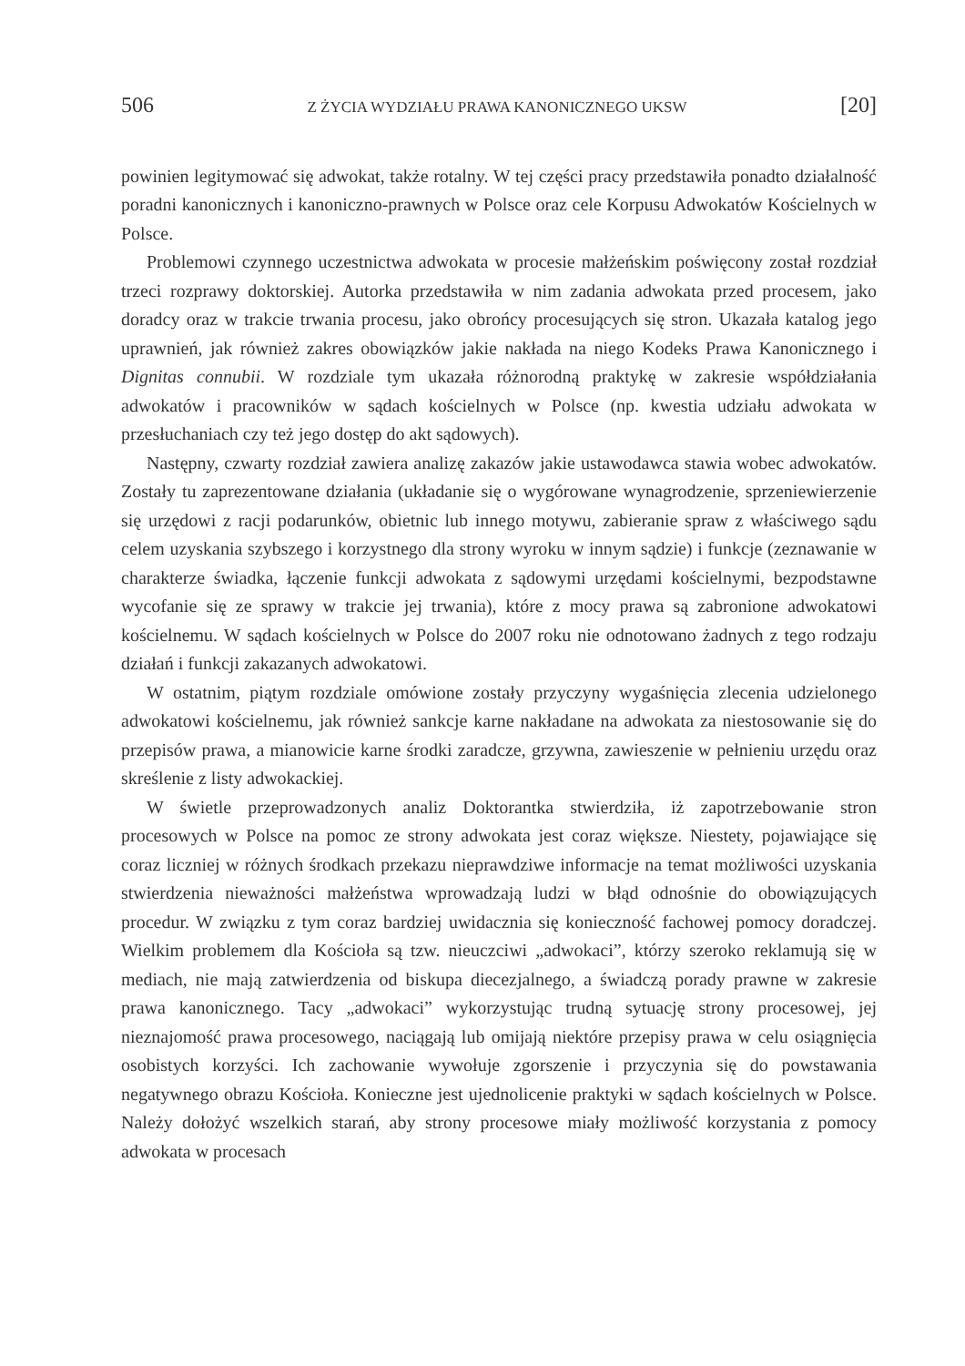506 Z ŻYCIA WYDZIAŁU PRAWA KANONICZNEGO UKSW [20]
powinien legitymować się adwokat, także rotalny. W tej części pracy przedstawiła ponadto działalność poradni kanonicznych i kanoniczno-prawnych w Polsce oraz cele Korpusu Adwokatów Kościelnych w Polsce.
Problemowi czynnego uczestnictwa adwokata w procesie małżeńskim poświęcony został rozdział trzeci rozprawy doktorskiej. Autorka przedstawiła w nim zadania adwokata przed procesem, jako doradcy oraz w trakcie trwania procesu, jako obrońcy procesujących się stron. Ukazała katalog jego uprawnień, jak również zakres obowiązków jakie nakłada na niego Kodeks Prawa Kanonicznego i Dignitas connubii. W rozdziale tym ukazała różnorodną praktykę w zakresie współdziałania adwokatów i pracowników w sądach kościelnych w Polsce (np. kwestia udziału adwokata w przesłuchaniach czy też jego dostęp do akt sądowych).
Następny, czwarty rozdział zawiera analizę zakazów jakie ustawodawca stawia wobec adwokatów. Zostały tu zaprezentowane działania (układanie się o wygórowane wynagrodzenie, sprzeniewierzenie się urzędowi z racji podarunków, obietnic lub innego motywu, zabieranie spraw z właściwego sądu celem uzyskania szybszego i korzystnego dla strony wyroku w innym sądzie) i funkcje (zeznawanie w charakterze świadka, łączenie funkcji adwokata z sądowymi urzędami kościelnymi, bezpodstawne wycofanie się ze sprawy w trakcie jej trwania), które z mocy prawa są zabronione adwokatowi kościelnemu. W sądach kościelnych w Polsce do 2007 roku nie odnotowano żadnych z tego rodzaju działań i funkcji zakazanych adwokatowi.
W ostatnim, piątym rozdziale omówione zostały przyczyny wygaśnięcia zlecenia udzielonego adwokatowi kościelnemu, jak również sankcje karne nakładane na adwokata za niestosowanie się do przepisów prawa, a mianowicie karne środki zaradcze, grzywna, zawieszenie w pełnieniu urzędu oraz skreślenie z listy adwokackiej.
W świetle przeprowadzonych analiz Doktorantka stwierdziła, iż zapotrzebowanie stron procesowych w Polsce na pomoc ze strony adwokata jest coraz większe. Niestety, pojawiające się coraz liczniej w różnych środkach przekazu nieprawdziwe informacje na temat możliwości uzyskania stwierdzenia nieważności małżeństwa wprowadzają ludzi w błąd odnośnie do obowiązujących procedur. W związku z tym coraz bardziej uwidacznia się konieczność fachowej pomocy doradczej. Wielkim problemem dla Kościoła są tzw. nieuczciwi „adwokaci”, którzy szeroko reklamują się w mediach, nie mają zatwierdzenia od biskupa diecezjalnego, a świadczą porady prawne w zakresie prawa kanonicznego. Tacy „adwokaci” wykorzystując trudną sytuację strony procesowej, jej nieznajomość prawa procesowego, naciągają lub omijają niektóre przepisy prawa w celu osiągnięcia osobistych korzyści. Ich zachowanie wywołuje zgorszenie i przyczynia się do powstawania negatywnego obrazu Kościoła. Konieczne jest ujednolicenie praktyki w sądach kościelnych w Polsce. Należy dołożyć wszelkich starań, aby strony procesowe miały możliwość korzystania z pomocy adwokata w procesach